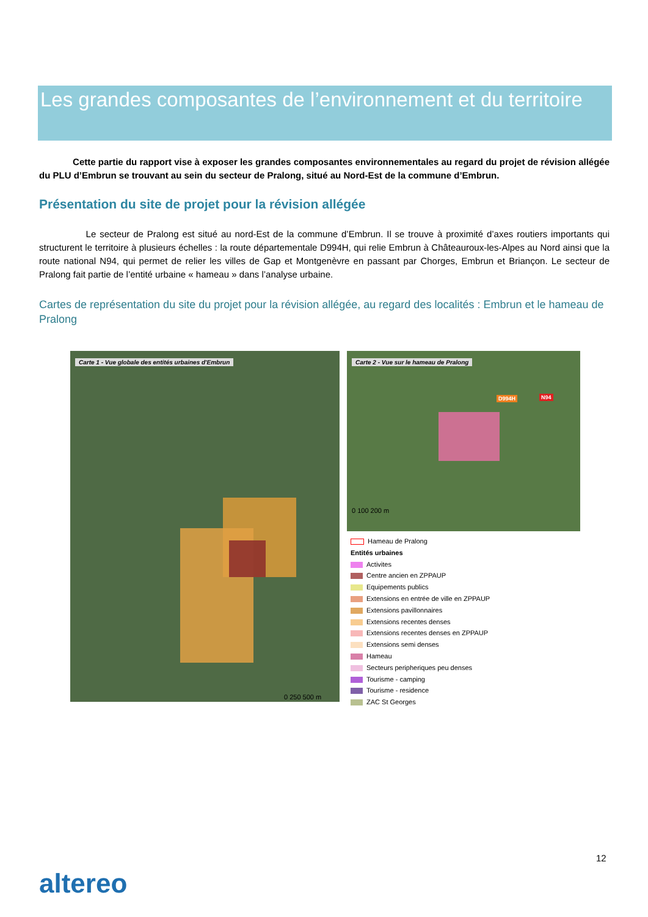Les grandes composantes de l’environnement et du territoire
Cette partie du rapport vise à exposer les grandes composantes environnementales au regard du projet de révision allégée du PLU d’Embrun se trouvant au sein du secteur de Pralong, situé au Nord-Est de la commune d’Embrun.
Présentation du site de projet pour la révision allégée
Le secteur de Pralong est situé au nord-Est de la commune d’Embrun. Il se trouve à proximité d’axes routiers importants qui structurent le territoire à plusieurs échelles : la route départementale D994H, qui relie Embrun à Châteauroux-les-Alpes au Nord ainsi que la route national N94, qui permet de relier les villes de Gap et Montgenèvre en passant par Chorges, Embrun et Briançon. Le secteur de Pralong fait partie de l’entité urbaine « hameau » dans l’analyse urbaine.
Cartes de représentation du site du projet pour la révision allégée, au regard des localités : Embrun et le hameau de Pralong
Carte 1 - Vue globale des entités urbaines d'Embrun
0 250 500 m
Carte 2 - Vue sur le hameau de Pralong
D994H N94
0 100 200 m
Hameau de Pralong
Entités urbaines
Activites
Centre ancien en ZPPAUP
Equipements publics
Extensions en entrée de ville en ZPPAUP
Extensions pavillonnaires
Extensions recentes denses
Extensions recentes denses en ZPPAUP
Extensions semi denses
Hameau
Secteurs peripheriques peu denses
Tourisme - camping
Tourisme - residence
ZAC St Georges
12
altereo